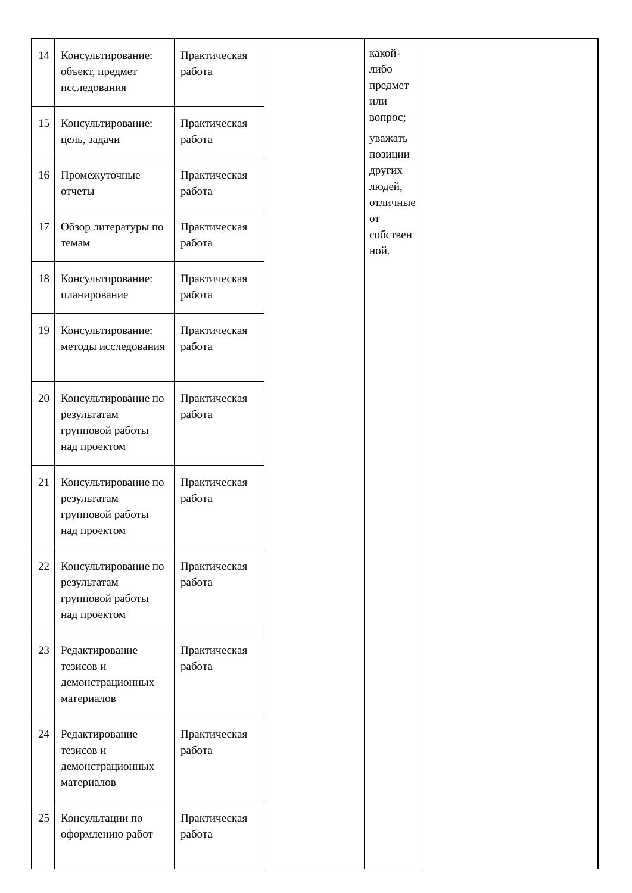| 14 | Консультирование: объект, предмет исследования | Практическая работа | | какой- либо предмет или вопрос; уважать позиции других людей, отличные от собствен ной. | |
| 15 | Консультирование: цель, задачи | Практическая работа | | | |
| 16 | Промежуточные отчеты | Практическая работа | | | |
| 17 | Обзор литературы по темам | Практическая работа | | | |
| 18 | Консультирование: планирование | Практическая работа | | | |
| 19 | Консультирование: методы исследования | Практическая работа | | | |
| 20 | Консультирование по результатам групповой работы над проектом | Практическая работа | | | |
| 21 | Консультирование по результатам групповой работы над проектом | Практическая работа | | | |
| 22 | Консультирование по результатам групповой работы над проектом | Практическая работа | | | |
| 23 | Редактирование тезисов и демонстрационных материалов | Практическая работа | | | |
| 24 | Редактирование тезисов и демонстрационных материалов | Практическая работа | | | |
| 25 | Консультации по оформлению работ | Практическая работа | | | |